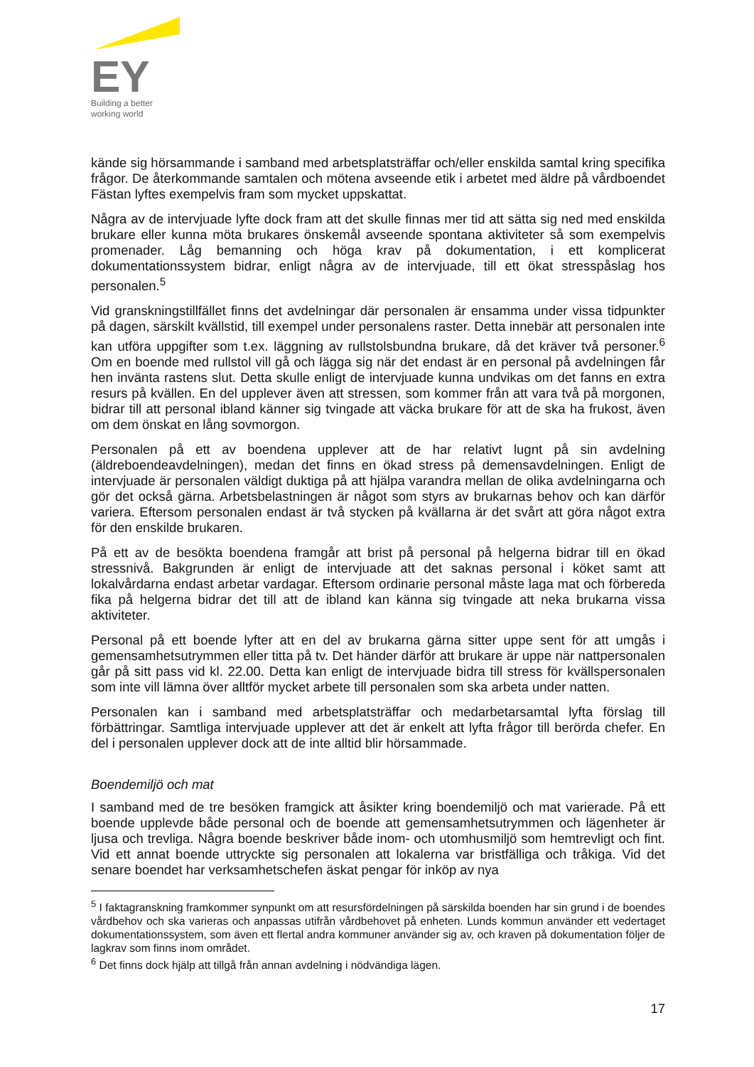EY
Building a better
working world
kände sig hörsammande i samband med arbetsplatsträffar och/eller enskilda samtal kring specifika frågor. De återkommande samtalen och mötena avseende etik i arbetet med äldre på vårdboendet Fästan lyftes exempelvis fram som mycket uppskattat.
Några av de intervjuade lyfte dock fram att det skulle finnas mer tid att sätta sig ned med enskilda brukare eller kunna möta brukares önskemål avseende spontana aktiviteter så som exempelvis promenader. Låg bemanning och höga krav på dokumentation, i ett komplicerat dokumentationssystem bidrar, enligt några av de intervjuade, till ett ökat stresspåslag hos personalen.<sup>5</sup>
Vid granskningstillfället finns det avdelningar där personalen är ensamma under vissa tidpunkter på dagen, särskilt kvällstid, till exempel under personalens raster. Detta innebär att personalen inte kan utföra uppgifter som t.ex. läggning av rullstolsbundna brukare, då det kräver två personer.<sup>6</sup> Om en boende med rullstol vill gå och lägga sig när det endast är en personal på avdelningen får hen invänta rastens slut. Detta skulle enligt de intervjuade kunna undvikas om det fanns en extra resurs på kvällen. En del upplever även att stressen, som kommer från att vara två på morgonen, bidrar till att personal ibland känner sig tvingade att väcka brukare för att de ska ha frukost, även om dem önskat en lång sovmorgon.
Personalen på ett av boendena upplever att de har relativt lugnt på sin avdelning (äldreboendeavdelningen), medan det finns en ökad stress på demensavdelningen. Enligt de intervjuade är personalen väldigt duktiga på att hjälpa varandra mellan de olika avdelningarna och gör det också gärna. Arbetsbelastningen är något som styrs av brukarnas behov och kan därför variera. Eftersom personalen endast är två stycken på kvällarna är det svårt att göra något extra för den enskilde brukaren.
På ett av de besökta boendena framgår att brist på personal på helgerna bidrar till en ökad stressnivå. Bakgrunden är enligt de intervjuade att det saknas personal i köket samt att lokalvårdarna endast arbetar vardagar. Eftersom ordinarie personal måste laga mat och förbereda fika på helgerna bidrar det till att de ibland kan känna sig tvingade att neka brukarna vissa aktiviteter.
Personal på ett boende lyfter att en del av brukarna gärna sitter uppe sent för att umgås i gemensamhetsutrymmen eller titta på tv. Det händer därför att brukare är uppe när nattpersonalen går på sitt pass vid kl. 22.00. Detta kan enligt de intervjuade bidra till stress för kvällspersonalen som inte vill lämna över alltför mycket arbete till personalen som ska arbeta under natten.
Personalen kan i samband med arbetsplatsträffar och medarbetarsamtal lyfta förslag till förbättringar. Samtliga intervjuade upplever att det är enkelt att lyfta frågor till berörda chefer. En del i personalen upplever dock att de inte alltid blir hörsammade.
Boendemiljö och mat
I samband med de tre besöken framgick att åsikter kring boendemiljö och mat varierade. På ett boende upplevde både personal och de boende att gemensamhetsutrymmen och lägenheter är ljusa och trevliga. Några boende beskriver både inom- och utomhusmiljö som hemtrevligt och fint. Vid ett annat boende uttryckte sig personalen att lokalerna var bristfälliga och tråkiga. Vid det senare boendet har verksamhetschefen äskat pengar för inköp av nya
<sup>5</sup> I faktagranskning framkommer synpunkt om att resursfördelningen på särskilda boenden har sin grund i de boendes vårdbehov och ska varieras och anpassas utifrån vårdbehovet på enheten. Lunds kommun använder ett vedertaget dokumentationssystem, som även ett flertal andra kommuner använder sig av, och kraven på dokumentation följer de lagkrav som finns inom området.
<sup>6</sup> Det finns dock hjälp att tillgå från annan avdelning i nödvändiga lägen.
17